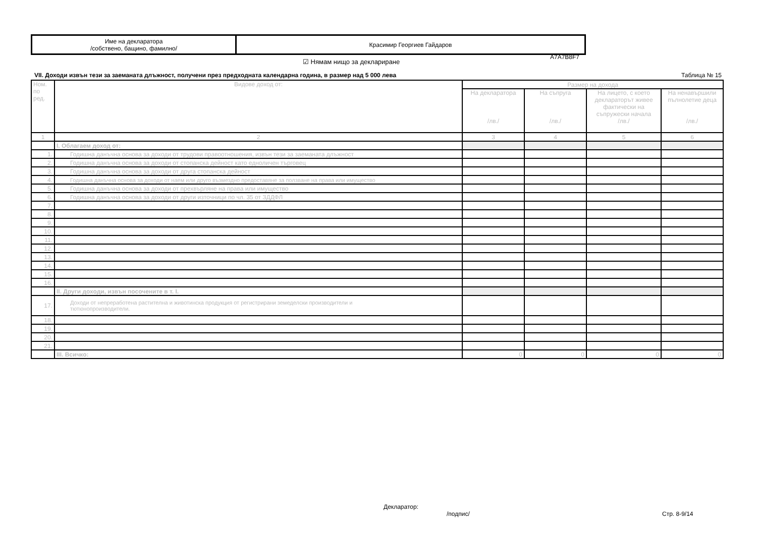| Име на декларатора /собствено, бащино, фамилно/ | Красимир Георгиев Гайдаров |
A7A7B8F7
☑ Нямам нищо за деклариране
VII. Доходи извън тези за заеманата длъжност, получени през предходната календарна година, в размер над 5 000 лева Таблица № 15
| Ном. по ред. | Видове доход от: | Размер на дохода | | | |
| --- | --- | --- | --- | --- | --- |
| | | На декларатора /лв./ | На съпруга /лв./ | На лицето, с което деклараторът живее фактически на съпружески начала /лв./ | На ненавършили пълнолетие деца /лв./ |
| 1 | 2 | 3 | 4 | 5 | 6 |
| | I. Облагаем доход от: | | | | |
| 1. | Годишна данъчна основа за доходи от трудови правоотношения, извън тези за заеманата длъжност | | | | |
| 2. | Годишна данъчна основа за доходи от стопанска дейност като едноличен търговец | | | | |
| 3. | Годишна данъчна основа за доходи от друга стопанска дейност | | | | |
| 4. | Годишна данъчна основа за доходи от наем или друго възмездно предоставяне за ползване на права или имущество | | | | |
| 5. | Годишна данъчна основа за доходи от прехвърляне на права или имущество | | | | |
| 6. | Годишна данъчна основа за доходи от други източници по чл. 35 от ЗДДФЛ | | | | |
| 7. | | | | | |
| 8. | | | | | |
| 9. | | | | | |
| 10. | | | | | |
| 11. | | | | | |
| 12. | | | | | |
| 13. | | | | | |
| 14. | | | | | |
| 15. | | | | | |
| 16. | | | | | |
| | II. Други доходи, извън посочените в т. I. | | | | |
| 17. | Доходи от непреработена растителна и животинска продукция от регистрирани земеделски производители и тютюнопроизводители. | | | | |
| 18. | | | | | |
| 19. | | | | | |
| 20. | | | | | |
| 21. | | | | | |
| | III. Всичко: | 0 | 0 | 0 | 0 |
Декларатор:
/подпис/ Стр. 8-9/14